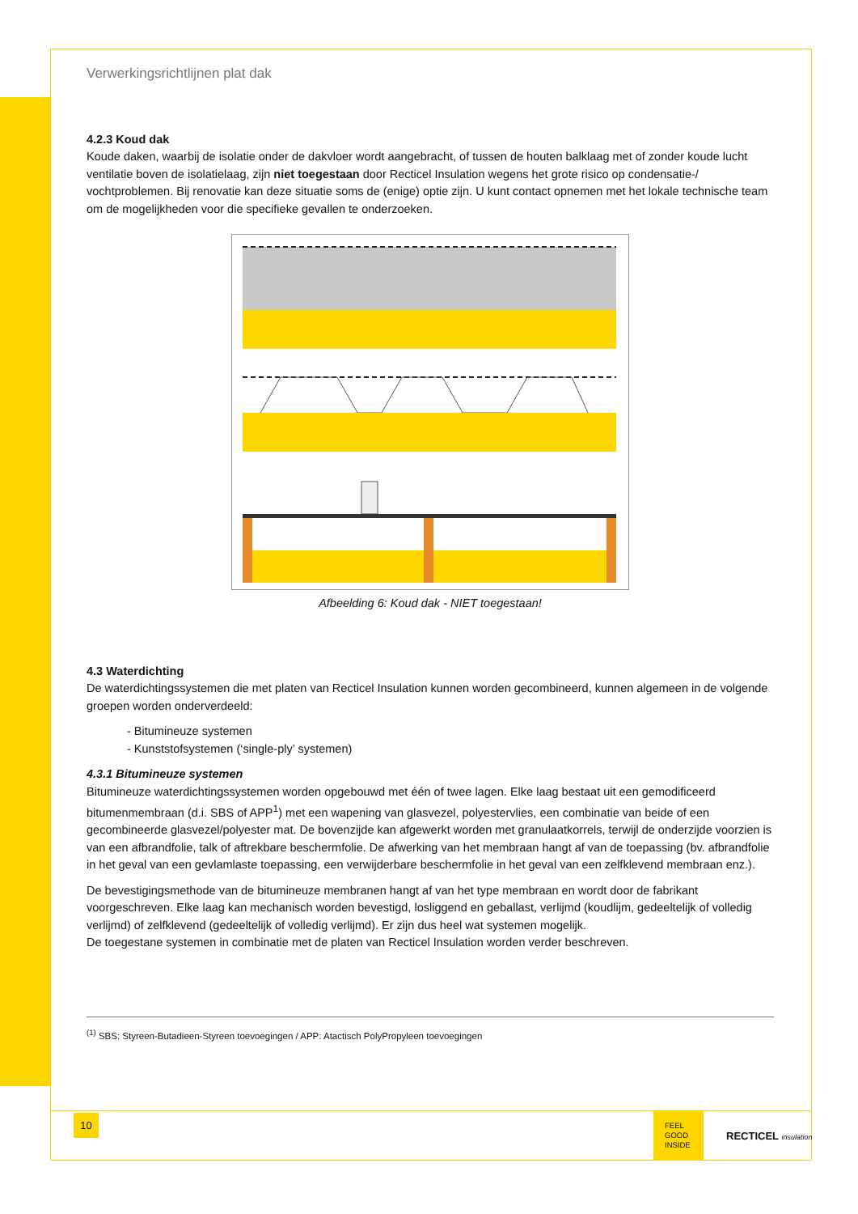Verwerkingsrichtlijnen plat dak
4.2.3 Koud dak
Koude daken, waarbij de isolatie onder de dakvloer wordt aangebracht, of tussen de houten balklaag met of zonder koude lucht ventilatie boven de isolatielaag, zijn niet toegestaan door Recticel Insulation wegens het grote risico op condensatie-/ vochtproblemen. Bij renovatie kan deze situatie soms de (enige) optie zijn. U kunt contact opnemen met het lokale technische team om de mogelijkheden voor die specifieke gevallen te onderzoeken.
Afbeelding 6: Koud dak - NIET toegestaan!
4.3 Waterdichting
De waterdichtingssystemen die met platen van Recticel Insulation kunnen worden gecombineerd, kunnen algemeen in de volgende groepen worden onderverdeeld:
- Bitumineuze systemen
- Kunststofsystemen (‘single-ply’ systemen)
4.3.1 Bitumineuze systemen
Bitumineuze waterdichtingssystemen worden opgebouwd met één of twee lagen. Elke laag bestaat uit een gemodificeerd bitumenmembraan (d.i. SBS of APP<sup>1</sup>) met een wapening van glasvezel, polyestervlies, een combinatie van beide of een gecombineerde glasvezel/polyester mat. De bovenzijde kan afgewerkt worden met granulaatkorrels, terwijl de onderzijde voorzien is van een afbrandfolie, talk of aftrekbare beschermfolie. De afwerking van het membraan hangt af van de toepassing (bv. afbrandfolie in het geval van een gevlamlaste toepassing, een verwijderbare beschermfolie in het geval van een zelfklevend membraan enz.).
De bevestigingsmethode van de bitumineuze membranen hangt af van het type membraan en wordt door de fabrikant voorgeschreven. Elke laag kan mechanisch worden bevestigd, losliggend en geballast, verlijmd (koudlijm, gedeeltelijk of volledig verlijmd) of zelfklevend (gedeeltelijk of volledig verlijmd). Er zijn dus heel wat systemen mogelijk.
De toegestane systemen in combinatie met de platen van Recticel Insulation worden verder beschreven.
<sup>(1)</sup> SBS: Styreen-Butadieen-Styreen toevoegingen / APP: Atactisch PolyPropyleen toevoegingen
10
FEEL
GOOD
INSIDE
RECTICEL insulation